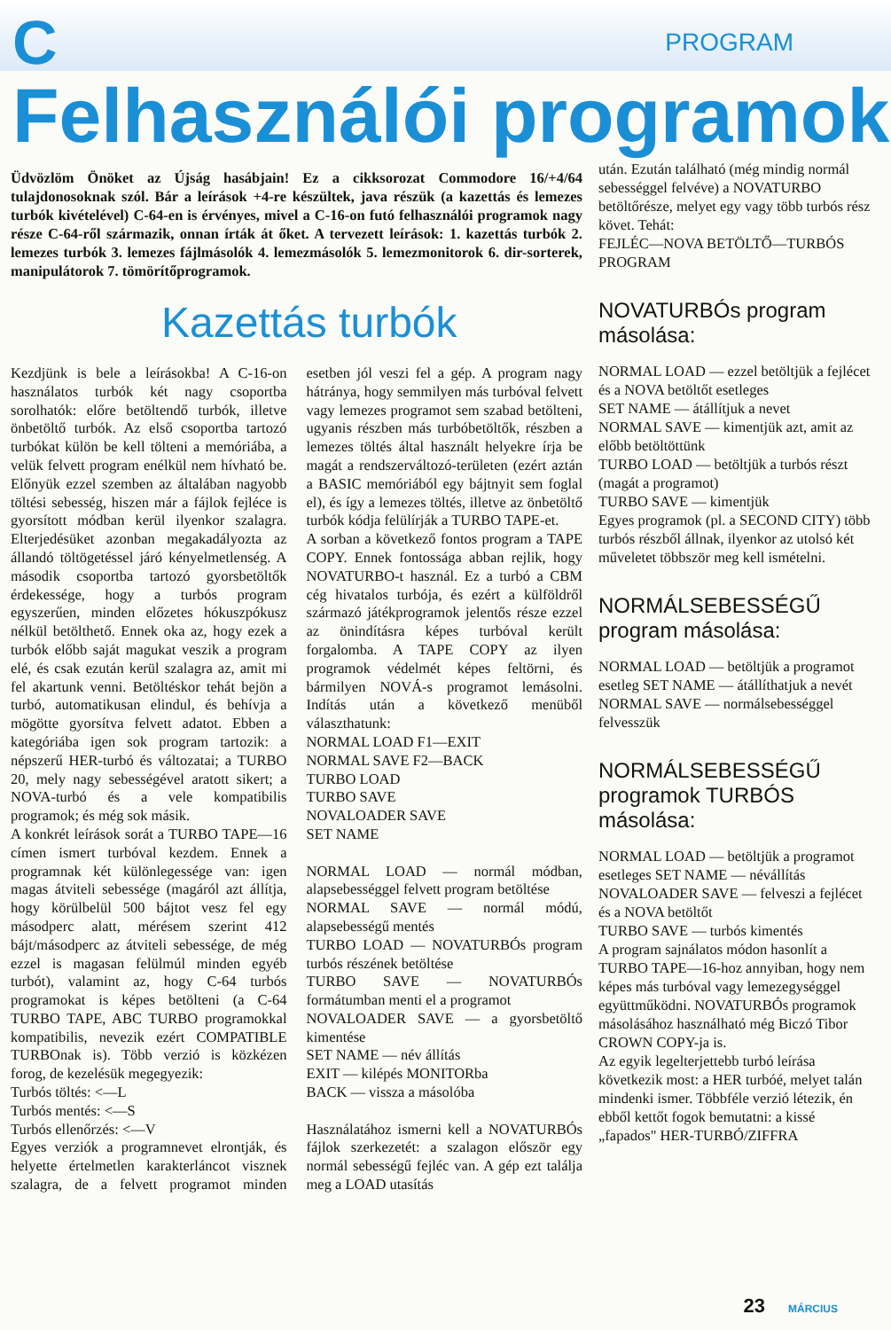C PROGRAM
Felhasználói programok
Üdvözlöm Önöket az Újság hasábjain! Ez a cikksorozat Commodore 16/+4/64 tulajdonosoknak szól. Bár a leírások +4-re készültek, java részük (a kazettás és lemezes turbók kivételével) C-64-en is érvényes, mivel a C-16-on futó felhasználói programok nagy része C-64-ről származik, onnan írták át őket. A tervezett leírások: 1. kazettás turbók 2. lemezes turbók 3. lemezes fájlmásolók 4. lemezmásolók 5. lemezmonitorok 6. dir-sorterek, manipulátorok 7. tömörítőprogramok.
Kazettás turbók
Kezdjünk is bele a leírásokba! A C-16-on használatos turbók két nagy csoportba sorolhatók: előre betöltendő turbók, illetve önbetöltő turbók. Az első csoportba tartozó turbókat külön be kell tölteni a memóriába, a velük felvett program enélkül nem hívható be. Előnyük ezzel szemben az általában nagyobb töltési sebesség, hiszen már a fájlok fejléce is gyorsított módban kerül ilyenkor szalagra. Elterjedésüket azonban megakadályozta az állandó töltögetéssel járó kényelmetlenség. A második csoportba tartozó gyorsbetöltők érdekessége, hogy a turbós program egyszerűen, minden előzetes hókuszpókusz nélkül betölthető. Ennek oka az, hogy ezek a turbók előbb saját magukat veszik a program elé, és csak ezután kerül szalagra az, amit mi fel akartunk venni. Betöltéskor tehát bejön a turbó, automatikusan elindul, és behívja a mögötte gyorsítva felvett adatot. Ebben a kategóriába igen sok program tartozik: a népszerű HER-turbó és változatai; a TURBO 20, mely nagy sebességével aratott sikert; a NOVA-turbó és a vele kompatibilis programok; és még sok másik.
A konkrét leírások sorát a TURBO TAPE—16 címen ismert turbóval kezdem. Ennek a programnak két különlegessége van: igen magas átviteli sebessége (magáról azt állítja, hogy körülbelül 500 bájtot vesz fel egy másodperc alatt, mérésem szerint 412 bájt/másodperc az átviteli sebessége, de még ezzel is magasan felülmúl minden egyéb turbót), valamint az, hogy C-64 turbós programokat is képes betölteni (a C-64 TURBO TAPE, ABC TURBO programokkal kompatibilis, nevezik ezért COMPATIBLE TURBOnak is). Több verzió is közkézen forog, de kezelésük megegyezik:
Turbós töltés: <—L
Turbós mentés: <—S
Turbós ellenőrzés: <—V
Egyes verziók a programnevet elrontják, és helyette értelmetlen karakterláncot visznek szalagra, de a felvett programot minden esetben jól veszi fel a gép. A program nagy hátránya, hogy semmilyen más turbóval felvett vagy lemezes programot sem szabad betölteni, ugyanis részben más turbóbetöltők, részben a lemezes töltés által használt helyekre írja be magát a rendszerváltozó-területen (ezért aztán a BASIC memóriából egy bájtnyit sem foglal el), és így a lemezes töltés, illetve az önbetöltő turbók kódja felülírják a TURBO TAPE-et.
A sorban a következő fontos program a TAPE COPY. Ennek fontossága abban rejlik, hogy NOVATURBO-t használ. Ez a turbó a CBM cég hivatalos turbója, és ezért a külföldről származó játékprogramok jelentős része ezzel az önindításra képes turbóval került forgalomba. A TAPE COPY az ilyen programok védelmét képes feltörni, és bármilyen NOVÁ-s programot lemásolni. Indítás után a következő menüből választhatunk:
NORMAL LOAD F1—EXIT
NORMAL SAVE F2—BACK
TURBO LOAD
TURBO SAVE
NOVALOADER SAVE
SET NAME
NORMAL LOAD — normál módban, alapsebességgel felvett program betöltése
NORMAL SAVE — normál módú, alapsebességű mentés
TURBO LOAD — NOVATURBÓs program turbós részének betöltése
TURBO SAVE — NOVATURBÓs formátumban menti el a programot
NOVALOADER SAVE — a gyorsbetöltő kimentése
SET NAME — név állítás
EXIT — kilépés MONITORba
BACK — vissza a másolóba
Használatához ismerni kell a NOVATURBÓs fájlok szerkezetét: a szalagon először egy normál sebességű fejléc van. A gép ezt találja meg a LOAD utasítás
után. Ezután található (még mindig normál sebességgel felvéve) a NOVATURBO betöltőrésze, melyet egy vagy több turbós rész követ. Tehát:
FEJLÉC—NOVA BETÖLTŐ—TURBÓS PROGRAM
NOVATURBÓs program másolása:
NORMAL LOAD — ezzel betöltjük a fejlécet és a NOVA betöltőt esetleges
SET NAME — átállítjuk a nevet
NORMAL SAVE — kimentjük azt, amit az előbb betöltöttünk
TURBO LOAD — betöltjük a turbós részt (magát a programot)
TURBO SAVE — kimentjük
Egyes programok (pl. a SECOND CITY) több turbós részből állnak, ilyenkor az utolsó két műveletet többször meg kell ismételni.
NORMÁLSEBESSÉGŰ program másolása:
NORMAL LOAD — betöltjük a programot
esetleg SET NAME — átállíthatjuk a nevét
NORMAL SAVE — normálsebességgel felvesszük
NORMÁLSEBESSÉGŰ programok TURBÓS másolása:
NORMAL LOAD — betöltjük a programot
esetleges SET NAME — névállítás
NOVALOADER SAVE — felveszi a fejlécet és a NOVA betöltőt
TURBO SAVE — turbós kimentés
A program sajnálatos módon hasonlít a TURBO TAPE—16-hoz annyiban, hogy nem képes más turbóval vagy lemezegységgel együttműködni. NOVATURBÓs programok másolásához használható még Biczó Tibor CROWN COPY-ja is.
Az egyik legelterjettebb turbó leírása következik most: a HER turbóé, melyet talán mindenki ismer. Többféle verzió létezik, én ebből kettőt fogok bemutatni: a kissé „fapados" HER-TURBÓ/ZIFFRA
23 MÁRCIUS